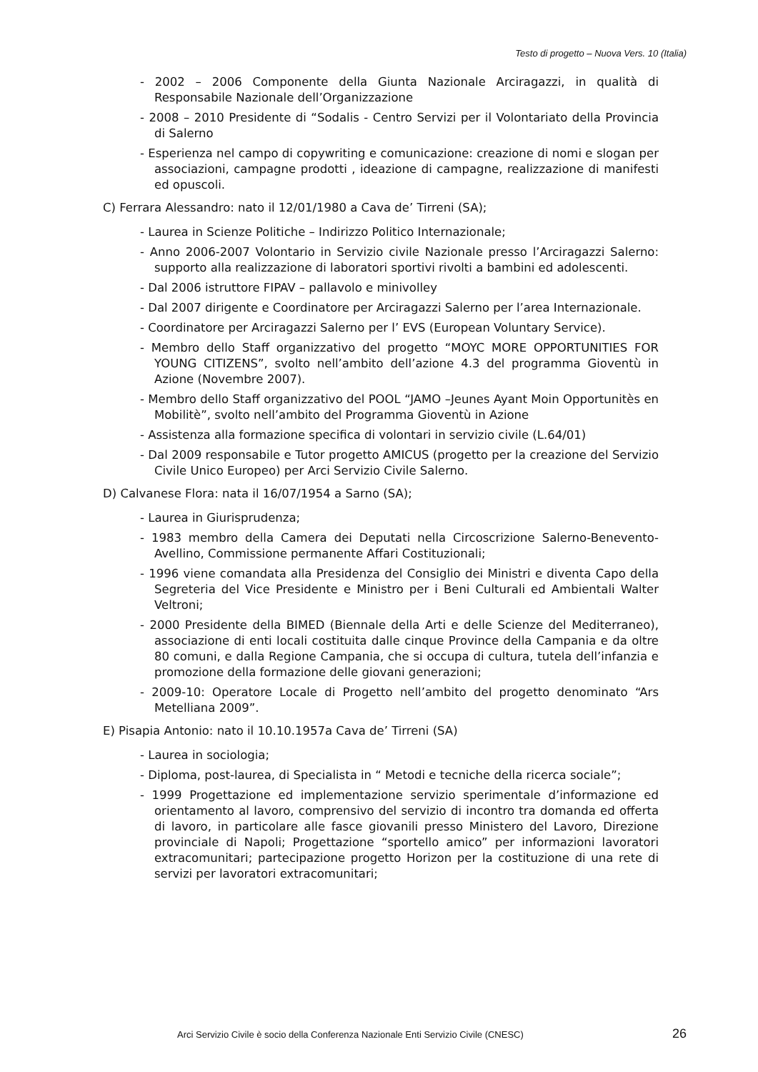Testo di progetto – Nuova Vers. 10 (Italia)
- 2002 – 2006 Componente della Giunta Nazionale Arciragazzi, in qualità di Responsabile Nazionale dell’Organizzazione
- 2008 – 2010 Presidente di “Sodalis - Centro Servizi per il Volontariato della Provincia di Salerno
- Esperienza nel campo di copywriting e comunicazione: creazione di nomi e slogan per associazioni, campagne prodotti , ideazione di campagne, realizzazione di manifesti ed opuscoli.
C) Ferrara Alessandro: nato il 12/01/1980 a Cava de’ Tirreni (SA);
- Laurea in Scienze Politiche – Indirizzo Politico Internazionale;
- Anno 2006-2007 Volontario in Servizio civile Nazionale presso l’Arciragazzi Salerno: supporto alla realizzazione di laboratori sportivi rivolti a bambini ed adolescenti.
- Dal 2006 istruttore FIPAV – pallavolo e minivolley
- Dal 2007 dirigente e Coordinatore per Arciragazzi Salerno per l’area Internazionale.
- Coordinatore per Arciragazzi Salerno per l’ EVS (European Voluntary Service).
- Membro dello Staff organizzativo del progetto “MOYC MORE OPPORTUNITIES FOR YOUNG CITIZENS”, svolto nell’ambito dell’azione 4.3 del programma Gioventù in Azione (Novembre 2007).
- Membro dello Staff organizzativo del POOL “JAMO –Jeunes Ayant Moin Opportunitès en Mobilitè”, svolto nell’ambito del Programma Gioventù in Azione
- Assistenza alla formazione specifica di volontari in servizio civile (L.64/01)
- Dal 2009 responsabile e Tutor progetto AMICUS (progetto per la creazione del Servizio Civile Unico Europeo) per Arci Servizio Civile Salerno.
D) Calvanese Flora: nata il 16/07/1954 a Sarno (SA);
- Laurea in Giurisprudenza;
- 1983 membro della Camera dei Deputati nella Circoscrizione Salerno-Benevento-Avellino, Commissione permanente Affari Costituzionali;
- 1996 viene comandata alla Presidenza del Consiglio dei Ministri e diventa Capo della Segreteria del Vice Presidente e Ministro per i Beni Culturali ed Ambientali Walter Veltroni;
- 2000 Presidente della BIMED (Biennale della Arti e delle Scienze del Mediterraneo), associazione di enti locali costituita dalle cinque Province della Campania e da oltre 80 comuni, e dalla Regione Campania, che si occupa di cultura, tutela dell’infanzia e promozione della formazione delle giovani generazioni;
- 2009-10: Operatore Locale di Progetto nell’ambito del progetto denominato “Ars Metelliana 2009”.
E) Pisapia Antonio: nato il 10.10.1957a Cava de’ Tirreni (SA)
- Laurea in sociologia;
- Diploma, post-laurea, di Specialista in “ Metodi e tecniche della ricerca sociale”;
- 1999 Progettazione ed implementazione servizio sperimentale d’informazione ed orientamento al lavoro, comprensivo del servizio di incontro tra domanda ed offerta di lavoro, in particolare alle fasce giovanili presso Ministero del Lavoro, Direzione provinciale di Napoli; Progettazione “sportello amico” per informazioni lavoratori extracomunitari; partecipazione progetto Horizon per la costituzione di una rete di servizi per lavoratori extracomunitari;
Arci Servizio Civile è socio della Conferenza Nazionale Enti Servizio Civile (CNESC) 26